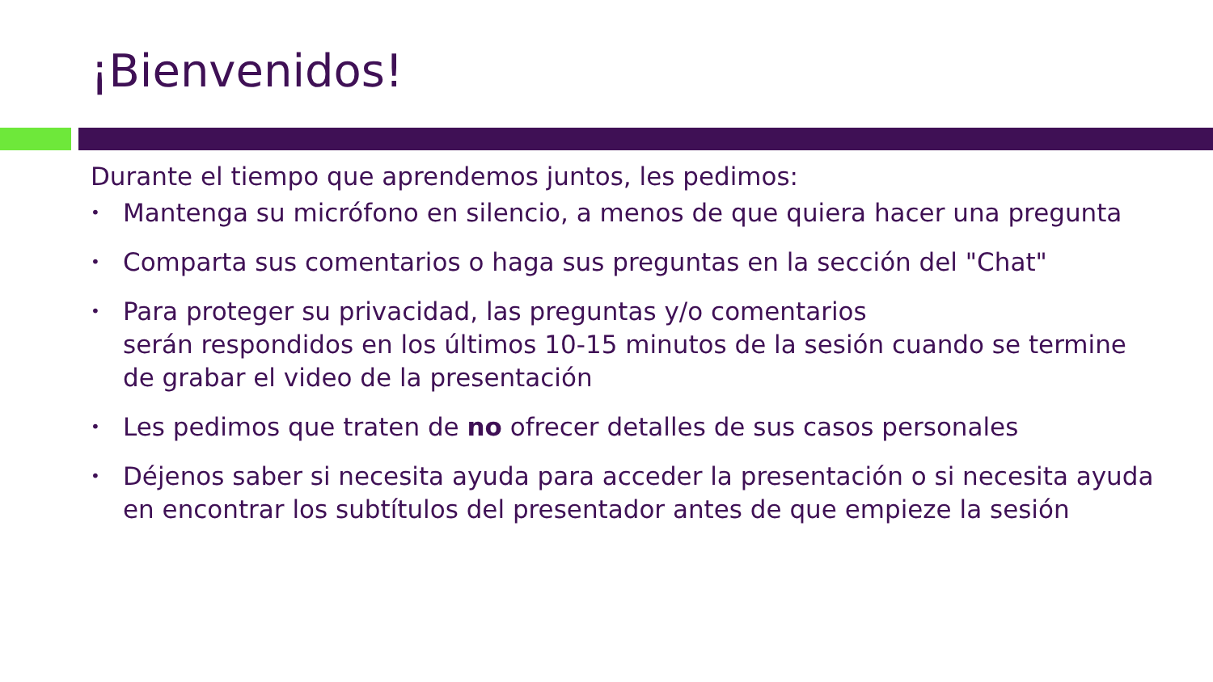¡Bienvenidos!
Durante el tiempo que aprendemos juntos, les pedimos:
• Mantenga su micrófono en silencio, a menos de que quiera hacer una pregunta
• Comparta sus comentarios o haga sus preguntas en la sección del "Chat"
• Para proteger su privacidad, las preguntas y/o comentarios
serán respondidos en los últimos 10-15 minutos de la sesión cuando se termine de grabar el video de la presentación
• Les pedimos que traten de no ofrecer detalles de sus casos personales
• Déjenos saber si necesita ayuda para acceder la presentación o si necesita ayuda en encontrar los subtítulos del presentador antes de que empieze la sesión